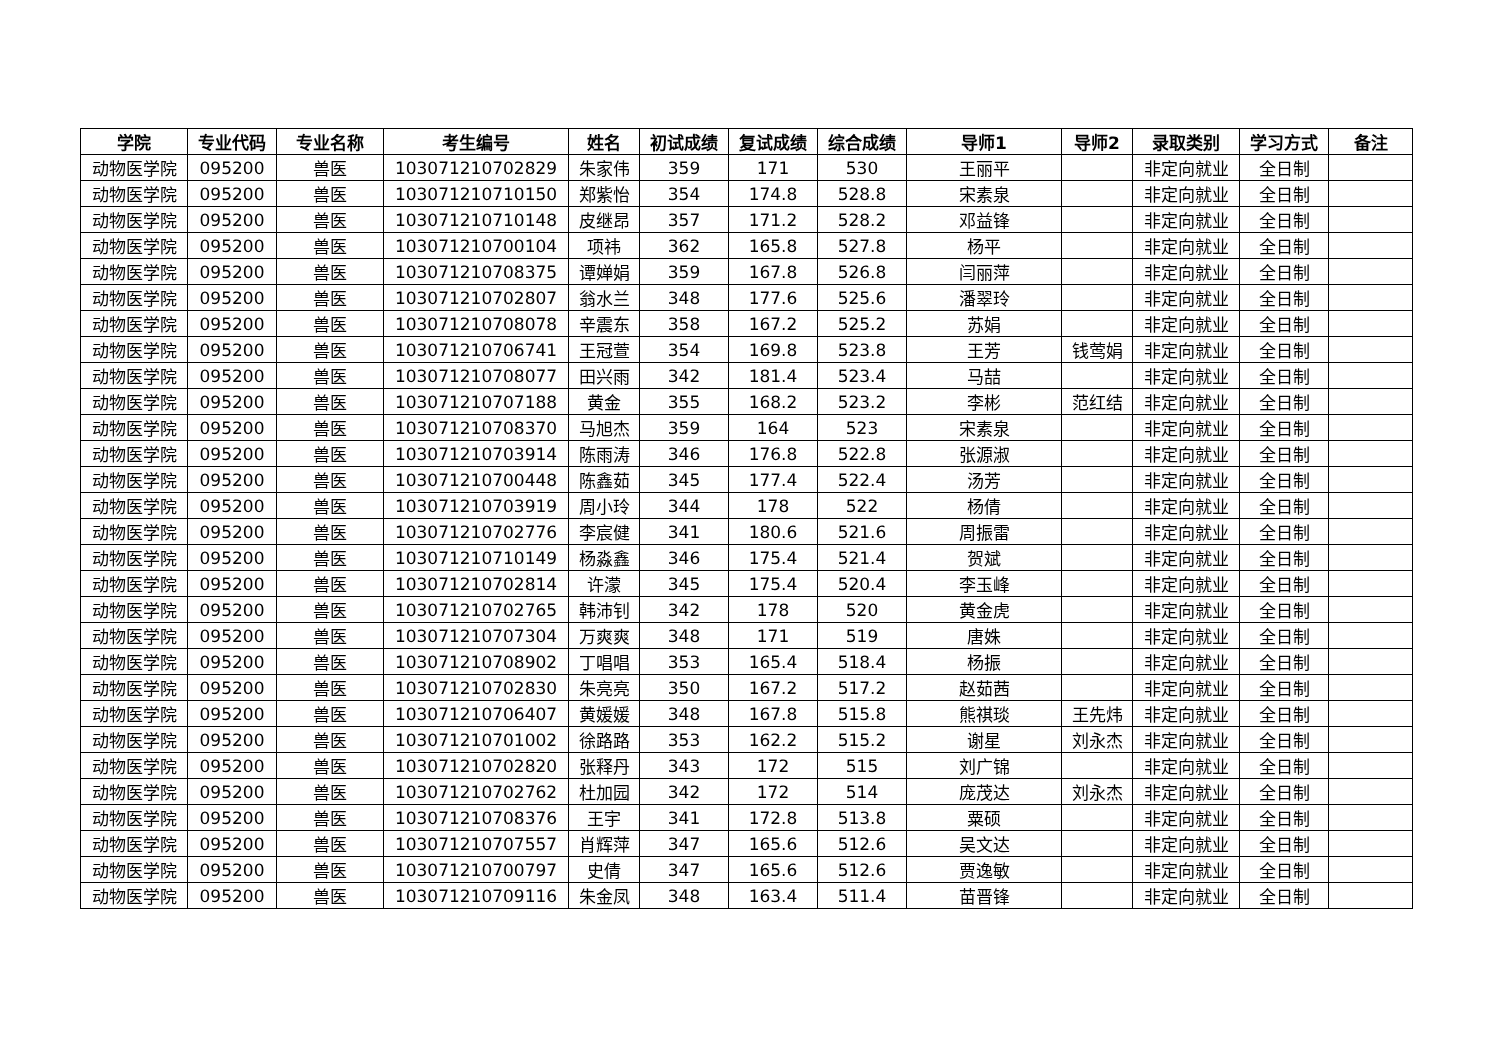| 学院 | 专业代码 | 专业名称 | 考生编号 | 姓名 | 初试成绩 | 复试成绩 | 综合成绩 | 导师1 | 导师2 | 录取类别 | 学习方式 | 备注 |
| --- | --- | --- | --- | --- | --- | --- | --- | --- | --- | --- | --- | --- |
| 动物医学院 | 095200 | 兽医 | 103071210702829 | 朱家伟 | 359 | 171 | 530 | 王丽平 | | 非定向就业 | 全日制 | |
| 动物医学院 | 095200 | 兽医 | 103071210710150 | 郑紫怡 | 354 | 174.8 | 528.8 | 宋素泉 | | 非定向就业 | 全日制 | |
| 动物医学院 | 095200 | 兽医 | 103071210710148 | 皮继昂 | 357 | 171.2 | 528.2 | 邓益锋 | | 非定向就业 | 全日制 | |
| 动物医学院 | 095200 | 兽医 | 103071210700104 | 项祎 | 362 | 165.8 | 527.8 | 杨平 | | 非定向就业 | 全日制 | |
| 动物医学院 | 095200 | 兽医 | 103071210708375 | 谭婵娟 | 359 | 167.8 | 526.8 | 闫丽萍 | | 非定向就业 | 全日制 | |
| 动物医学院 | 095200 | 兽医 | 103071210702807 | 翁水兰 | 348 | 177.6 | 525.6 | 潘翠玲 | | 非定向就业 | 全日制 | |
| 动物医学院 | 095200 | 兽医 | 103071210708078 | 辛震东 | 358 | 167.2 | 525.2 | 苏娟 | | 非定向就业 | 全日制 | |
| 动物医学院 | 095200 | 兽医 | 103071210706741 | 王冠萱 | 354 | 169.8 | 523.8 | 王芳 | 钱莺娟 | 非定向就业 | 全日制 | |
| 动物医学院 | 095200 | 兽医 | 103071210708077 | 田兴雨 | 342 | 181.4 | 523.4 | 马喆 | | 非定向就业 | 全日制 | |
| 动物医学院 | 095200 | 兽医 | 103071210707188 | 黄金 | 355 | 168.2 | 523.2 | 李彬 | 范红结 | 非定向就业 | 全日制 | |
| 动物医学院 | 095200 | 兽医 | 103071210708370 | 马旭杰 | 359 | 164 | 523 | 宋素泉 | | 非定向就业 | 全日制 | |
| 动物医学院 | 095200 | 兽医 | 103071210703914 | 陈雨涛 | 346 | 176.8 | 522.8 | 张源淑 | | 非定向就业 | 全日制 | |
| 动物医学院 | 095200 | 兽医 | 103071210700448 | 陈鑫茹 | 345 | 177.4 | 522.4 | 汤芳 | | 非定向就业 | 全日制 | |
| 动物医学院 | 095200 | 兽医 | 103071210703919 | 周小玲 | 344 | 178 | 522 | 杨倩 | | 非定向就业 | 全日制 | |
| 动物医学院 | 095200 | 兽医 | 103071210702776 | 李宸健 | 341 | 180.6 | 521.6 | 周振雷 | | 非定向就业 | 全日制 | |
| 动物医学院 | 095200 | 兽医 | 103071210710149 | 杨淼鑫 | 346 | 175.4 | 521.4 | 贺斌 | | 非定向就业 | 全日制 | |
| 动物医学院 | 095200 | 兽医 | 103071210702814 | 许濛 | 345 | 175.4 | 520.4 | 李玉峰 | | 非定向就业 | 全日制 | |
| 动物医学院 | 095200 | 兽医 | 103071210702765 | 韩沛钊 | 342 | 178 | 520 | 黄金虎 | | 非定向就业 | 全日制 | |
| 动物医学院 | 095200 | 兽医 | 103071210707304 | 万爽爽 | 348 | 171 | 519 | 唐姝 | | 非定向就业 | 全日制 | |
| 动物医学院 | 095200 | 兽医 | 103071210708902 | 丁唱唱 | 353 | 165.4 | 518.4 | 杨振 | | 非定向就业 | 全日制 | |
| 动物医学院 | 095200 | 兽医 | 103071210702830 | 朱亮亮 | 350 | 167.2 | 517.2 | 赵茹茜 | | 非定向就业 | 全日制 | |
| 动物医学院 | 095200 | 兽医 | 103071210706407 | 黄媛媛 | 348 | 167.8 | 515.8 | 熊祺琰 | 王先炜 | 非定向就业 | 全日制 | |
| 动物医学院 | 095200 | 兽医 | 103071210701002 | 徐路路 | 353 | 162.2 | 515.2 | 谢星 | 刘永杰 | 非定向就业 | 全日制 | |
| 动物医学院 | 095200 | 兽医 | 103071210702820 | 张释丹 | 343 | 172 | 515 | 刘广锦 | | 非定向就业 | 全日制 | |
| 动物医学院 | 095200 | 兽医 | 103071210702762 | 杜加园 | 342 | 172 | 514 | 庞茂达 | 刘永杰 | 非定向就业 | 全日制 | |
| 动物医学院 | 095200 | 兽医 | 103071210708376 | 王宇 | 341 | 172.8 | 513.8 | 粟硕 | | 非定向就业 | 全日制 | |
| 动物医学院 | 095200 | 兽医 | 103071210707557 | 肖辉萍 | 347 | 165.6 | 512.6 | 吴文达 | | 非定向就业 | 全日制 | |
| 动物医学院 | 095200 | 兽医 | 103071210700797 | 史倩 | 347 | 165.6 | 512.6 | 贾逸敏 | | 非定向就业 | 全日制 | |
| 动物医学院 | 095200 | 兽医 | 103071210709116 | 朱金凤 | 348 | 163.4 | 511.4 | 苗晋锋 | | 非定向就业 | 全日制 | |